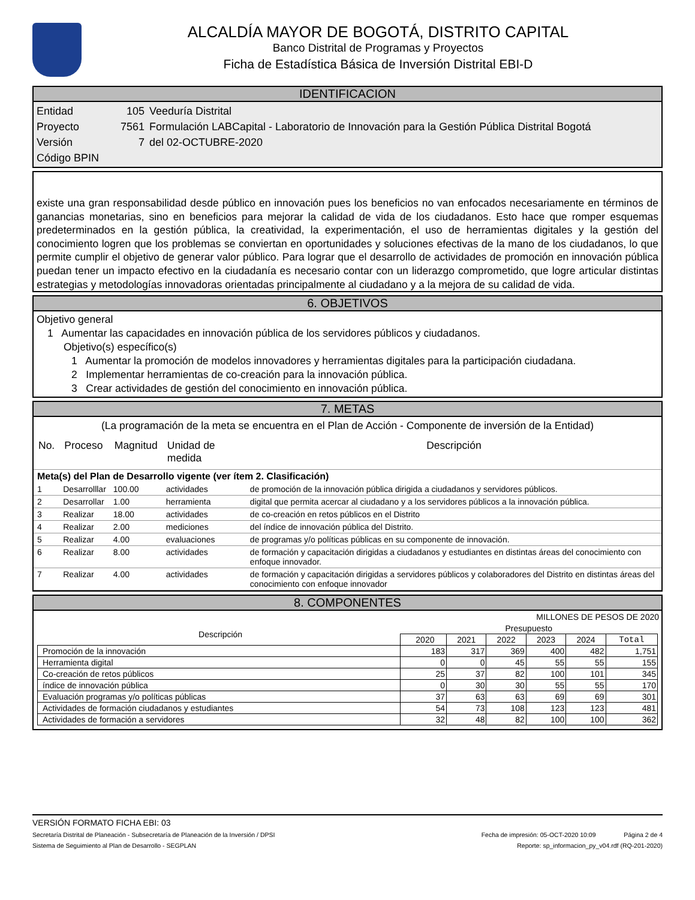ALCALDÍA MAYOR DE BOGOTÁ, DISTRITO CAPITAL
Banco Distrital de Programas y Proyectos
Ficha de Estadística Básica de Inversión Distrital EBI-D
IDENTIFICACION
Entidad 105 Veeduría Distrital
Proyecto 7561 Formulación LABCapital - Laboratorio de Innovación para la Gestión Pública Distrital Bogotá
Versión 7 del 02-OCTUBRE-2020
Código BPIN
existe una gran responsabilidad desde público en innovación pues los beneficios no van enfocados necesariamente en términos de ganancias monetarias, sino en beneficios para mejorar la calidad de vida de los ciudadanos. Esto hace que romper esquemas predeterminados en la gestión pública, la creatividad, la experimentación, el uso de herramientas digitales y la gestión del conocimiento logren que los problemas se conviertan en oportunidades y soluciones efectivas de la mano de los ciudadanos, lo que permite cumplir el objetivo de generar valor público. Para lograr que el desarrollo de actividades de promoción en innovación pública puedan tener un impacto efectivo en la ciudadanía es necesario contar con un liderazgo comprometido, que logre articular distintas estrategias y metodologías innovadoras orientadas principalmente al ciudadano y a la mejora de su calidad de vida.
6. OBJETIVOS
Objetivo general
1 Aumentar las capacidades en innovación pública de los servidores públicos y ciudadanos.
Objetivo(s) específico(s)
1 Aumentar la promoción de modelos innovadores y herramientas digitales para la participación ciudadana.
2 Implementar herramientas de co-creación para la innovación pública.
3 Crear actividades de gestión del conocimiento en innovación pública.
7. METAS
(La programación de la meta se encuentra en el Plan de Acción - Componente de inversión de la Entidad)
| No. | Proceso | Magnitud | Unidad de medida | Descripción |
| --- | --- | --- | --- | --- |
| Meta(s) del Plan de Desarrollo vigente (ver ítem 2. Clasificación) | | | | |
| 1 | Desarrolllar | 100.00 | actividades | de promoción de la innovación pública dirigida a ciudadanos y servidores públicos. |
| 2 | Desarrollar | 1.00 | herramienta | digital que permita acercar al ciudadano y a los servidores públicos a la innovación pública. |
| 3 | Realizar | 18.00 | actividades | de co-creación en retos públicos en el Distrito |
| 4 | Realizar | 2.00 | mediciones | del índice de innovación pública del Distrito. |
| 5 | Realizar | 4.00 | evaluaciones | de programas y/o políticas públicas en su componente de innovación. |
| 6 | Realizar | 8.00 | actividades | de formación y capacitación dirigidas a ciudadanos y estudiantes en distintas áreas del conocimiento con enfoque innovador. |
| 7 | Realizar | 4.00 | actividades | de formación y capacitación dirigidas a servidores públicos y colaboradores del Distrito en distintas áreas del conocimiento con enfoque innovador |
8. COMPONENTES
MILLONES DE PESOS DE 2020
| Descripción | Presupuesto | | | | | |
| | 2020 | 2021 | 2022 | 2023 | 2024 | Total |
| Promoción de la innovación | 183 | 317 | 369 | 400 | 482 | 1,751 |
| Herramienta digital | 0 | 0 | 45 | 55 | 55 | 155 |
| Co-creación de retos públicos | 25 | 37 | 82 | 100 | 101 | 345 |
| índice de innovación pública | 0 | 30 | 30 | 55 | 55 | 170 |
| Evaluación programas y/o políticas públicas | 37 | 63 | 63 | 69 | 69 | 301 |
| Actividades de formación ciudadanos y estudiantes | 54 | 73 | 108 | 123 | 123 | 481 |
| Actividades de formación a servidores | 32 | 48 | 82 | 100 | 100 | 362 |
VERSIÓN FORMATO FICHA EBI: 03
Secretaría Distrital de Planeación - Subsecretaría de Planeación de la Inversión / DPSI Fecha de impresión: 05-OCT-2020 10:09 Página 2 de 4
Sistema de Seguimiento al Plan de Desarrollo - SEGPLAN Reporte: sp_informacion_py_v04.rdf (RQ-201-2020)